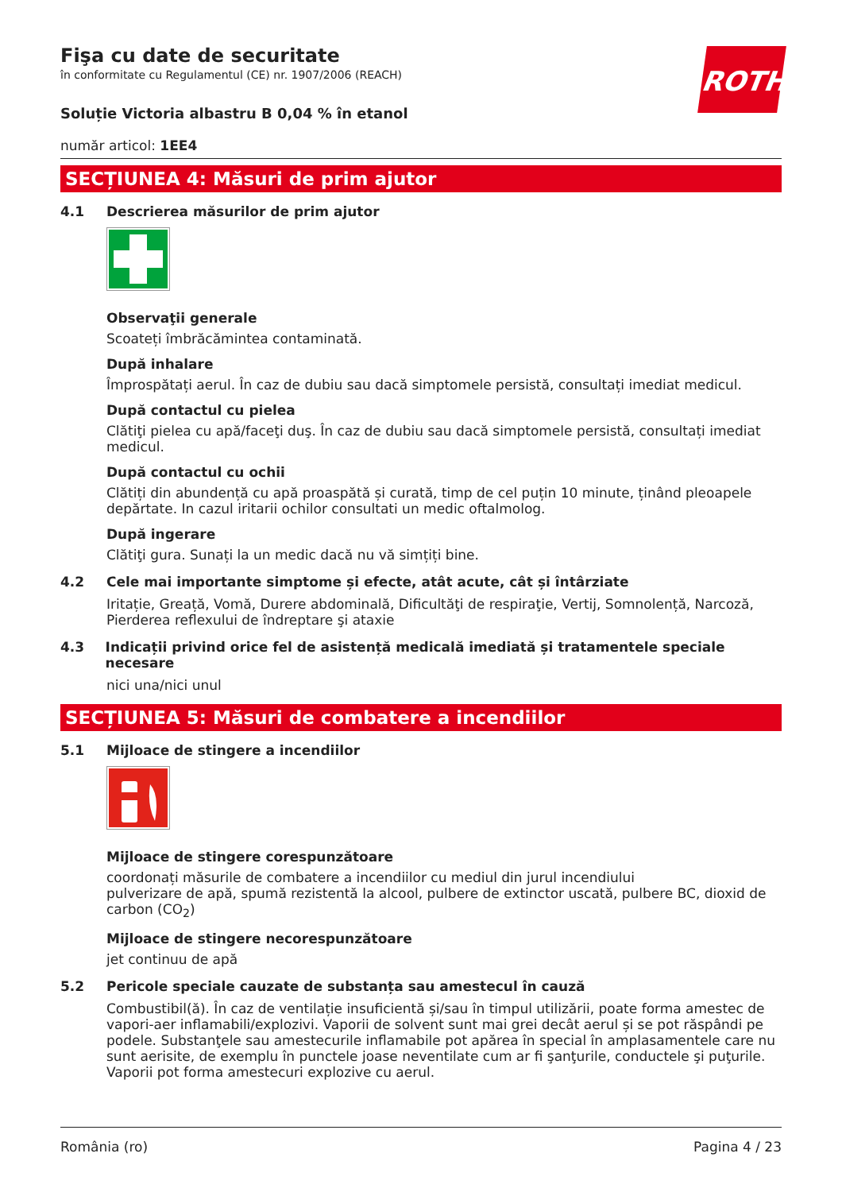ROTH
Fişa cu date de securitate
în conformitate cu Regulamentul (CE) nr. 1907/2006 (REACH)
Soluție Victoria albastru B 0,04 % în etanol
număr articol: 1EE4
SECȚIUNEA 4: Măsuri de prim ajutor
4.1 Descrierea măsurilor de prim ajutor
Observaţii generale
Scoateți îmbrăcămintea contaminată.
După inhalare
Împrospătați aerul. În caz de dubiu sau dacă simptomele persistă, consultați imediat medicul.
După contactul cu pielea
Clătiţi pielea cu apă/faceţi duş. În caz de dubiu sau dacă simptomele persistă, consultați imediat medicul.
După contactul cu ochii
Clătiți din abundență cu apă proaspătă și curată, timp de cel puțin 10 minute, ținând pleoapele depărtate. In cazul iritarii ochilor consultati un medic oftalmolog.
După ingerare
Clătiţi gura. Sunați la un medic dacă nu vă simțiți bine.
4.2 Cele mai importante simptome și efecte, atât acute, cât și întârziate
Iritație, Greață, Vomă, Durere abdominală, Dificultăţi de respiraţie, Vertij, Somnolență, Narcoză, Pierderea reflexului de îndreptare şi ataxie
4.3 Indicații privind orice fel de asistență medicală imediată și tratamentele speciale necesare
nici una/nici unul
SECȚIUNEA 5: Măsuri de combatere a incendiilor
5.1 Mijloace de stingere a incendiilor
Mijloace de stingere corespunzătoare
coordonați măsurile de combatere a incendiilor cu mediul din jurul incendiului
pulverizare de apă, spumă rezistentă la alcool, pulbere de extinctor uscată, pulbere BC, dioxid de carbon (CO<sub>2</sub>)
Mijloace de stingere necorespunzătoare
jet continuu de apă
5.2 Pericole speciale cauzate de substanța sau amestecul în cauză
Combustibil(ă). În caz de ventilație insuficientă și/sau în timpul utilizării, poate forma amestec de vapori-aer inflamabili/explozivi. Vaporii de solvent sunt mai grei decât aerul și se pot răspândi pe podele. Substanţele sau amestecurile inflamabile pot apărea în special în amplasamentele care nu sunt aerisite, de exemplu în punctele joase neventilate cum ar fi şanţurile, conductele şi puţurile. Vaporii pot forma amestecuri explozive cu aerul.
România (ro) Pagina 4 / 23